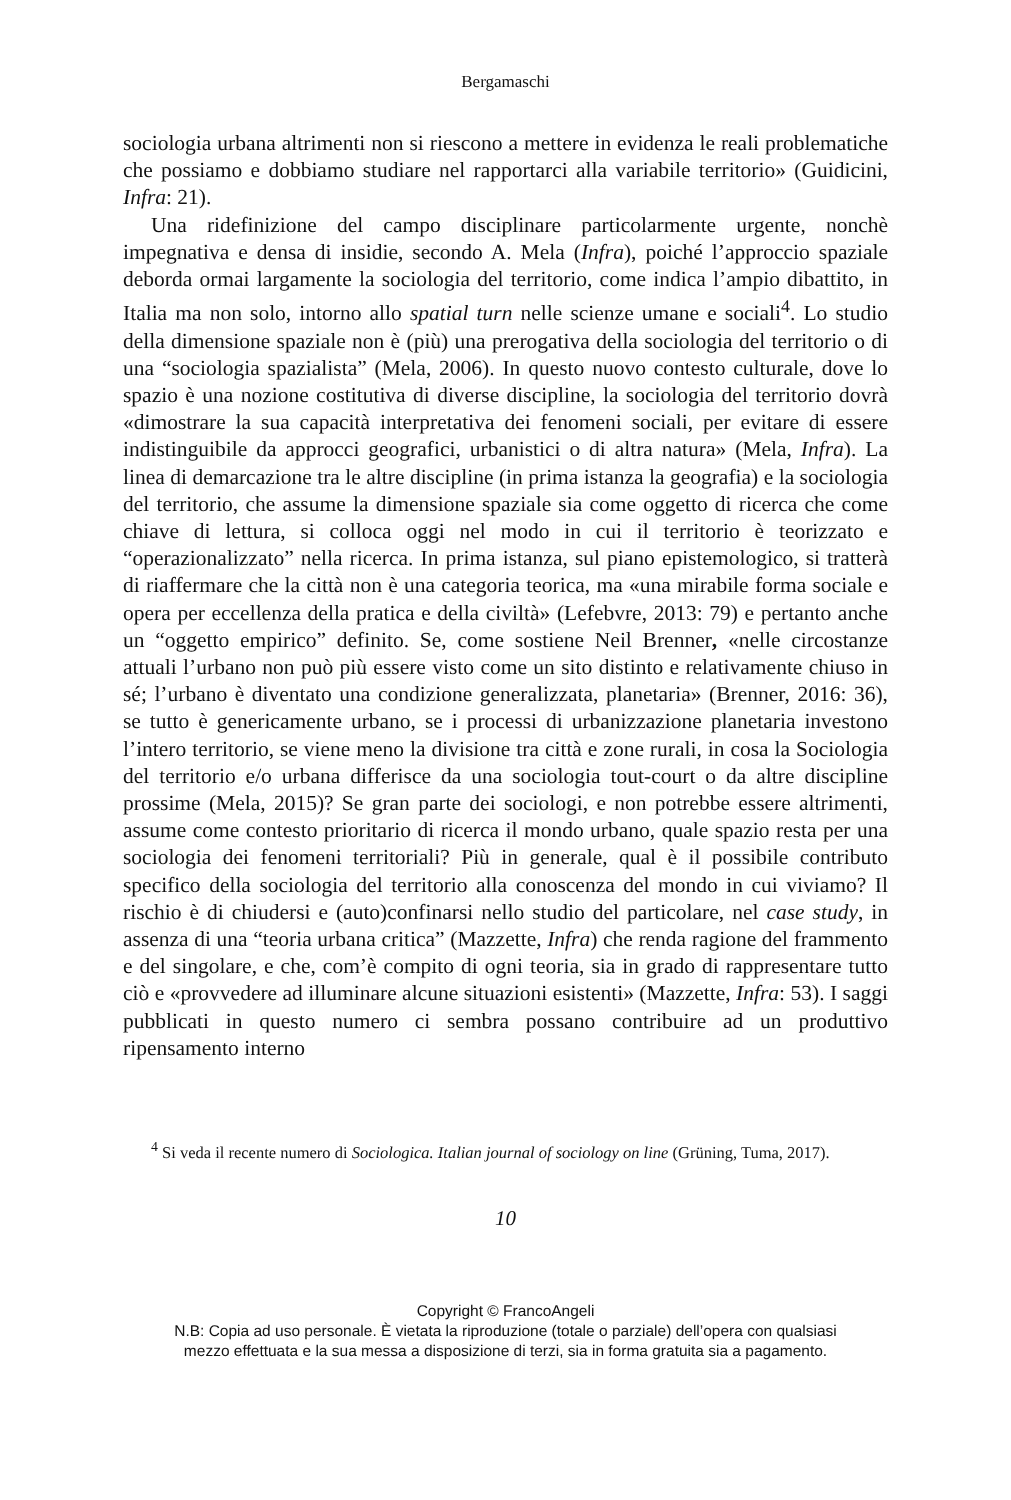Bergamaschi
sociologia urbana altrimenti non si riescono a mettere in evidenza le reali problematiche che possiamo e dobbiamo studiare nel rapportarci alla variabile territorio» (Guidicini, Infra: 21).
Una ridefinizione del campo disciplinare particolarmente urgente, nonchè impegnativa e densa di insidie, secondo A. Mela (Infra), poiché l’approccio spaziale deborda ormai largamente la sociologia del territorio, come indica l’ampio dibattito, in Italia ma non solo, intorno allo spatial turn nelle scienze umane e sociali<sup>4</sup>. Lo studio della dimensione spaziale non è (più) una prerogativa della sociologia del territorio o di una “sociologia spazialista” (Mela, 2006). In questo nuovo contesto culturale, dove lo spazio è una nozione costitutiva di diverse discipline, la sociologia del territorio dovrà «dimostrare la sua capacità interpretativa dei fenomeni sociali, per evitare di essere indistinguibile da approcci geografici, urbanistici o di altra natura» (Mela, Infra). La linea di demarcazione tra le altre discipline (in prima istanza la geografia) e la sociologia del territorio, che assume la dimensione spaziale sia come oggetto di ricerca che come chiave di lettura, si colloca oggi nel modo in cui il territorio è teorizzato e “operazionalizzato” nella ricerca. In prima istanza, sul piano epistemologico, si tratterà di riaffermare che la città non è una categoria teorica, ma «una mirabile forma sociale e opera per eccellenza della pratica e della civiltà» (Lefebvre, 2013: 79) e pertanto anche un “oggetto empirico” definito. Se, come sostiene Neil Brenner, «nelle circostanze attuali l’urbano non può più essere visto come un sito distinto e relativamente chiuso in sé; l’urbano è diventato una condizione generalizzata, planetaria» (Brenner, 2016: 36), se tutto è genericamente urbano, se i processi di urbanizzazione planetaria investono l’intero territorio, se viene meno la divisione tra città e zone rurali, in cosa la Sociologia del territorio e/o urbana differisce da una sociologia tout-court o da altre discipline prossime (Mela, 2015)? Se gran parte dei sociologi, e non potrebbe essere altrimenti, assume come contesto prioritario di ricerca il mondo urbano, quale spazio resta per una sociologia dei fenomeni territoriali? Più in generale, qual è il possibile contributo specifico della sociologia del territorio alla conoscenza del mondo in cui viviamo? Il rischio è di chiudersi e (auto)confinarsi nello studio del particolare, nel case study, in assenza di una “teoria urbana critica” (Mazzette, Infra) che renda ragione del frammento e del singolare, e che, com’è compito di ogni teoria, sia in grado di rappresentare tutto ciò e «provvedere ad illuminare alcune situazioni esistenti» (Mazzette, Infra: 53). I saggi pubblicati in questo numero ci sembra possano contribuire ad un produttivo ripensamento interno
<sup>4</sup> Si veda il recente numero di Sociologica. Italian journal of sociology on line (Grüning, Tuma, 2017).
10
Copyright © FrancoAngeli
N.B: Copia ad uso personale. È vietata la riproduzione (totale o parziale) dell’opera con qualsiasi
mezzo effettuata e la sua messa a disposizione di terzi, sia in forma gratuita sia a pagamento.